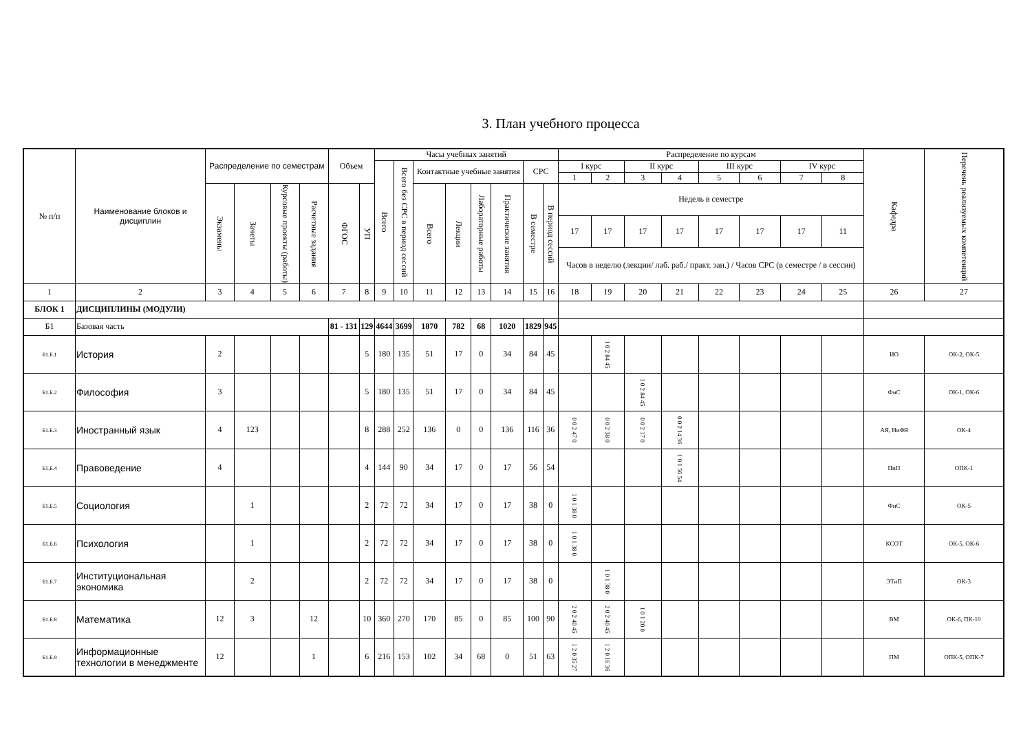3. План учебного процесса
| № п/п | Наименование блоков и дисциплин | Распределение по семестрам | | | | Объем | | Часы учебных занятий | | | | | | | | Распределение по курсам | | | | | | | | Кафедра | Перечень реализуемых компетенций |
| --- | --- | --- | --- | --- | --- | --- | --- | --- | --- | --- | --- | --- | --- | --- | --- | --- | --- | --- | --- | --- | --- | --- | --- | --- | --- |
| | | | | | | | | Всего | Всего без СРС в период сессий | Контактные учебные занятия | | | | СРС | | I курс | | II курс | | III курс | | IV курс | | | |
| | | | | | | | | | | | | | | | | 1 | 2 | 3 | 4 | 5 | 6 | 7 | 8 | | |
| | | Экзамены | Зачеты | Курсовые проекты (работы) | Расчетные задания | ФГОС | УП | | | Всего | Лекции | Лабораторные работы | Практические занятия | В семестре | В период сессий | Недель в семестре | | | | | | | | | |
| | | | | | | | | | | | | | | | | 17 | 17 | 17 | 17 | 17 | 17 | 17 | 11 | | |
| | | | | | | | | | | | | | | | | Часов в неделю (лекции/ лаб. раб./ практ. зан.) / Часов СРС (в семестре / в сессии) | | | | | | | | | |
| 1 | 2 | 3 | 4 | 5 | 6 | 7 | 8 | 9 | 10 | 11 | 12 | 13 | 14 | 15 | 16 | 18 | 19 | 20 | 21 | 22 | 23 | 24 | 25 | 26 | 27 |
| БЛОК 1 | ДИСЦИПЛИНЫ (МОДУЛИ) | | | | | | | | | | | | | | | | | | | | | | | | |
| Б1 | Базовая часть | | | | | 81 - 131 | 129 | 4644 | 3699 | 1870 | 782 | 68 | 1020 | 1829 | 945 | | | | | | | | | | |
| Б1.Б.1 | История | 2 | | | | | 5 | 180 | 135 | 51 | 17 | 0 | 34 | 84 | 45 | | 1 0 2 84 45 | | | | | | | ИО | ОК-2, ОК-5 |
| Б1.Б.2 | Философия | 3 | | | | | 5 | 180 | 135 | 51 | 17 | 0 | 34 | 84 | 45 | | | 1 0 2 84 45 | | | | | | ФиС | ОК-1, ОК-6 |
| Б1.Б.3 | Иностранный язык | 4 | 123 | | | | 8 | 288 | 252 | 136 | 0 | 0 | 136 | 116 | 36 | 0 0 2 47 0 | 0 0 2 38 0 | 0 0 2 17 0 | 0 0 2 14 36 | | | | | АЯ, НиФЯ | ОК-4 |
| Б1.Б.4 | Правоведение | 4 | | | | | 4 | 144 | 90 | 34 | 17 | 0 | 17 | 56 | 54 | | | | 1 0 1 56 54 | | | | | ПиП | ОПК-1 |
| Б1.Б.5 | Социология | | 1 | | | | 2 | 72 | 72 | 34 | 17 | 0 | 17 | 38 | 0 | 1 0 1 38 0 | | | | | | | | ФиС | ОК-5 |
| Б1.Б.6 | Психология | | 1 | | | | 2 | 72 | 72 | 34 | 17 | 0 | 17 | 38 | 0 | 1 0 1 38 0 | | | | | | | | КСОТ | ОК-5, ОК-6 |
| Б1.Б.7 | Институциональная экономика | | 2 | | | | 2 | 72 | 72 | 34 | 17 | 0 | 17 | 38 | 0 | | 1 0 1 38 0 | | | | | | | ЭТиП | ОК-3 |
| Б1.Б.8 | Математика | 12 | 3 | | 12 | | 10 | 360 | 270 | 170 | 85 | 0 | 85 | 100 | 90 | 2 0 2 40 45 | 2 0 2 40 45 | 1 0 1 20 0 | | | | | | ВМ | ОК-6, ПК-10 |
| Б1.Б.9 | Информационные технологии в менеджменте | 12 | | | 1 | | 6 | 216 | 153 | 102 | 34 | 68 | 0 | 51 | 63 | 1 2 0 35 27 | 1 2 0 16 36 | | | | | | | ПМ | ОПК-5, ОПК-7 |